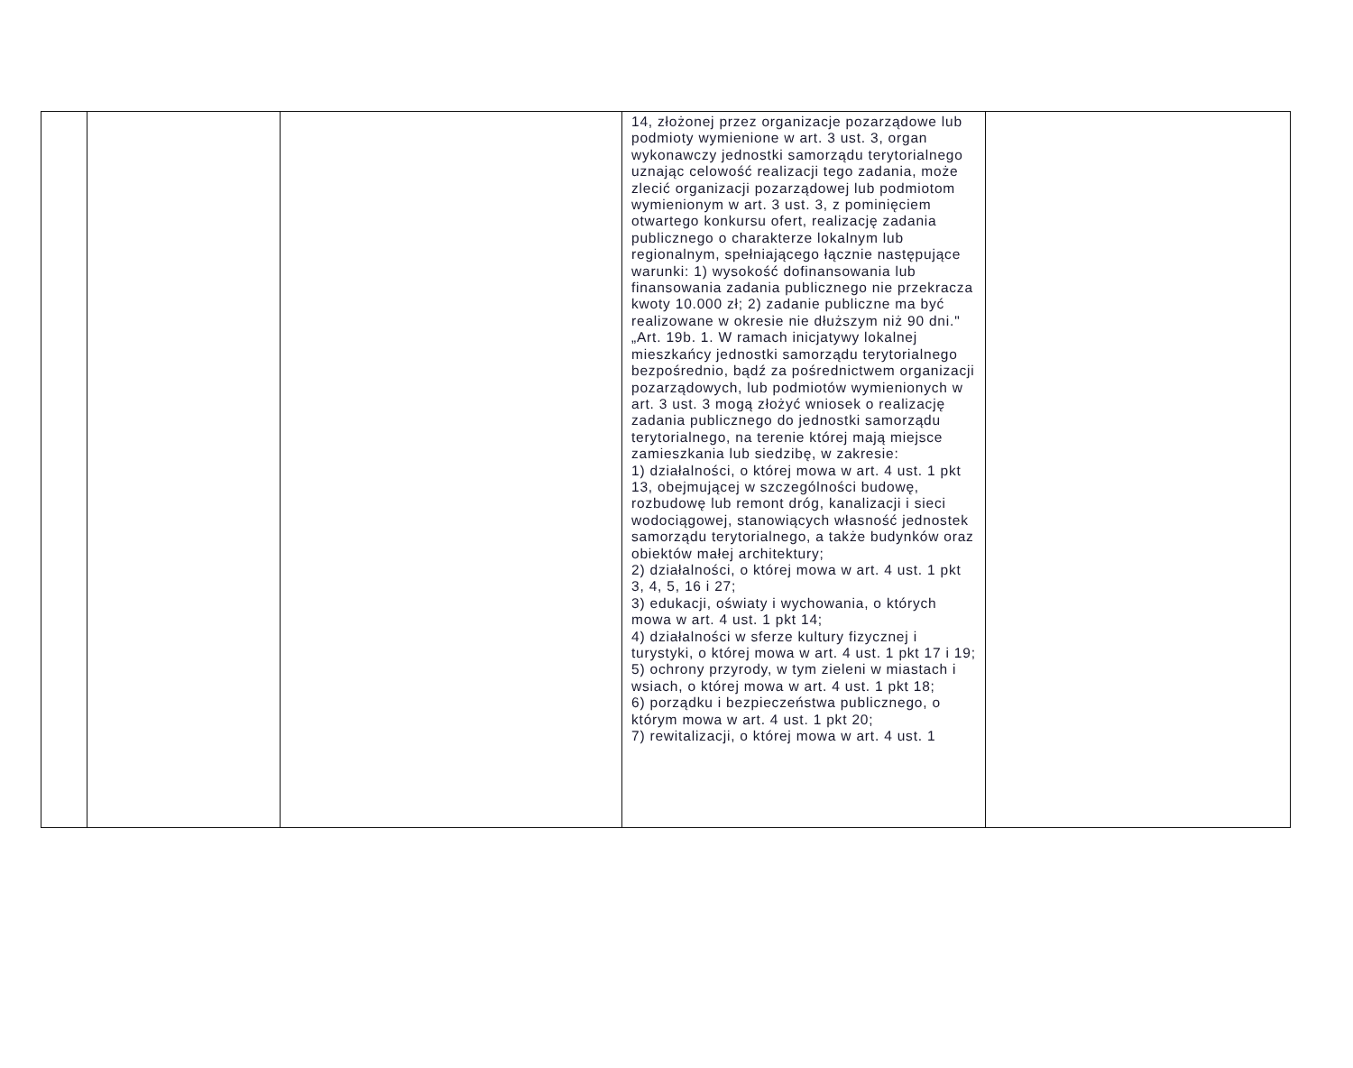| | | | 14, złożonej przez organizacje pozarządowe lub podmioty wymienione w art. 3 ust. 3, organ wykonawczy jednostki samorządu terytorialnego uznając celowość realizacji tego zadania, może zlecić organizacji pozarządowej lub podmiotom wymienionym w art. 3 ust. 3, z pominięciem otwartego konkursu ofert, realizację zadania publicznego o charakterze lokalnym lub regionalnym, spełniającego łącznie następujące warunki: 1) wysokość dofinansowania lub finansowania zadania publicznego nie przekracza kwoty 10.000 zł; 2) zadanie publiczne ma być realizowane w okresie nie dłuższym niż 90 dni." „Art. 19b. 1. W ramach inicjatywy lokalnej mieszkańcy jednostki samorządu terytorialnego bezpośrednio, bądź za pośrednictwem organizacji pozarządowych, lub podmiotów wymienionych w art. 3 ust. 3 mogą złożyć wniosek o realizację zadania publicznego do jednostki samorządu terytorialnego, na terenie której mają miejsce zamieszkania lub siedzibę, w zakresie: 1) działalności, o której mowa w art. 4 ust. 1 pkt 13, obejmującej w szczególności budowę, rozbudowę lub remont dróg, kanalizacji i sieci wodociągowej, stanowiących własność jednostek samorządu terytorialnego, a także budynków oraz obiektów małej architektury; 2) działalności, o której mowa w art. 4 ust. 1 pkt 3, 4, 5, 16 i 27; 3) edukacji, oświaty i wychowania, o których mowa w art. 4 ust. 1 pkt 14; 4) działalności w sferze kultury fizycznej i turystyki, o której mowa w art. 4 ust. 1 pkt 17 i 19; 5) ochrony przyrody, w tym zieleni w miastach i wsiach, o której mowa w art. 4 ust. 1 pkt 18; 6) porządku i bezpieczeństwa publicznego, o którym mowa w art. 4 ust. 1 pkt 20; 7) rewitalizacji, o której mowa w art. 4 ust. 1 | |